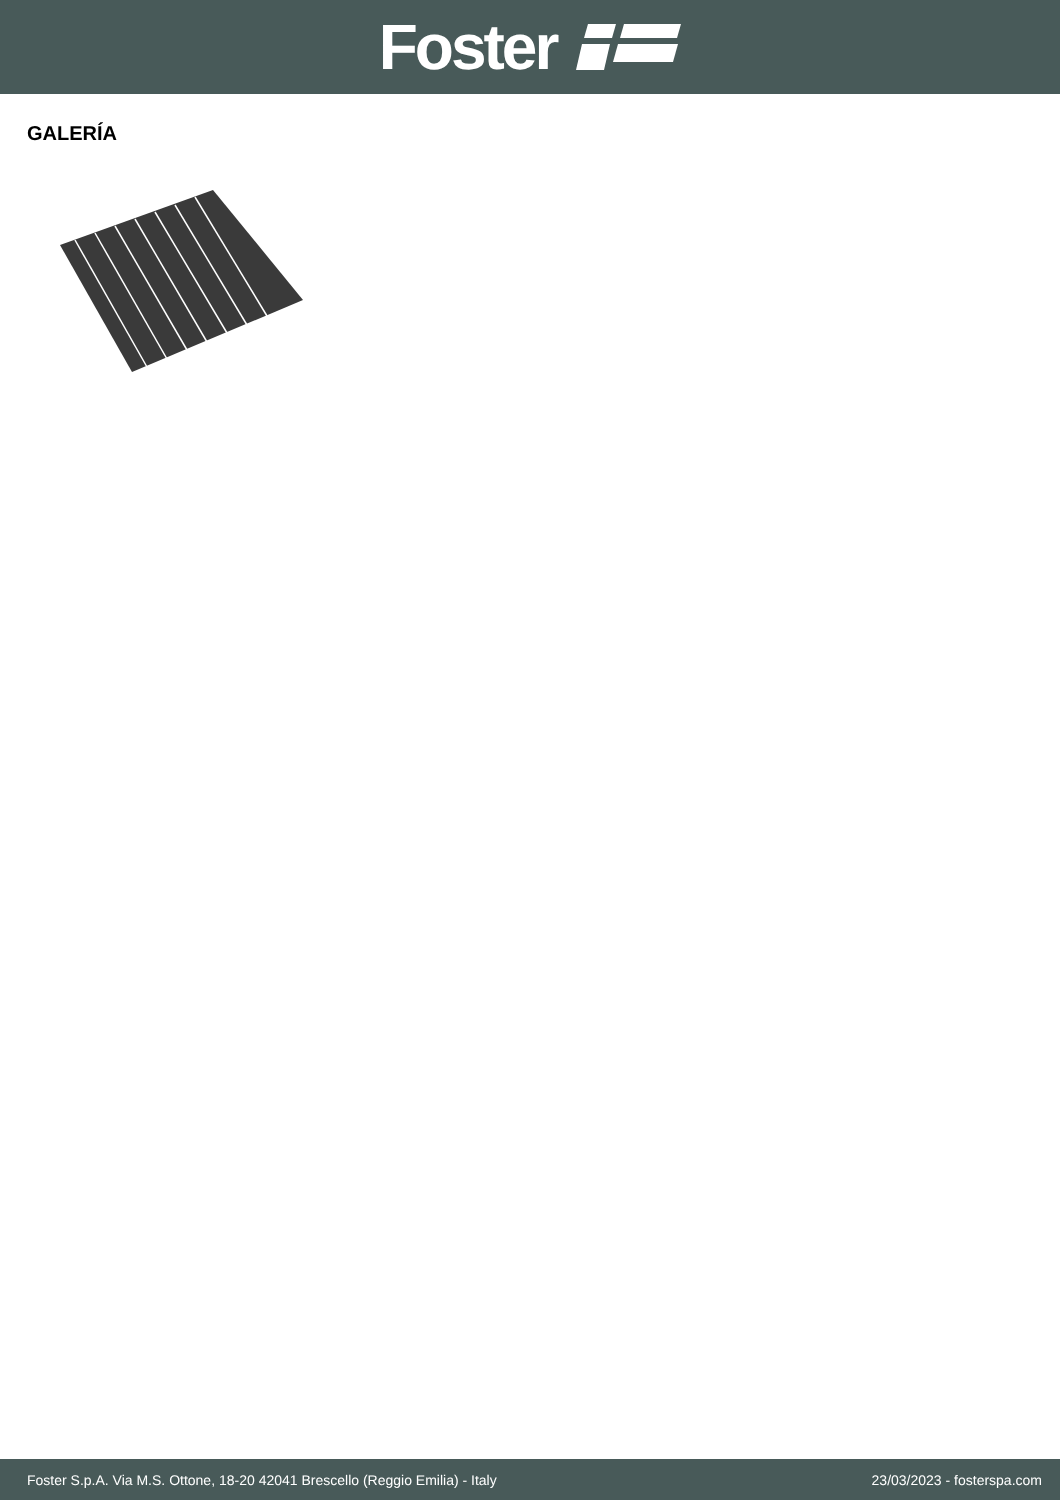Foster
GALERÍA
Foster S.p.A. Via M.S. Ottone, 18-20 42041 Brescello (Reggio Emilia) - Italy 23/03/2023 - fosterspa.com